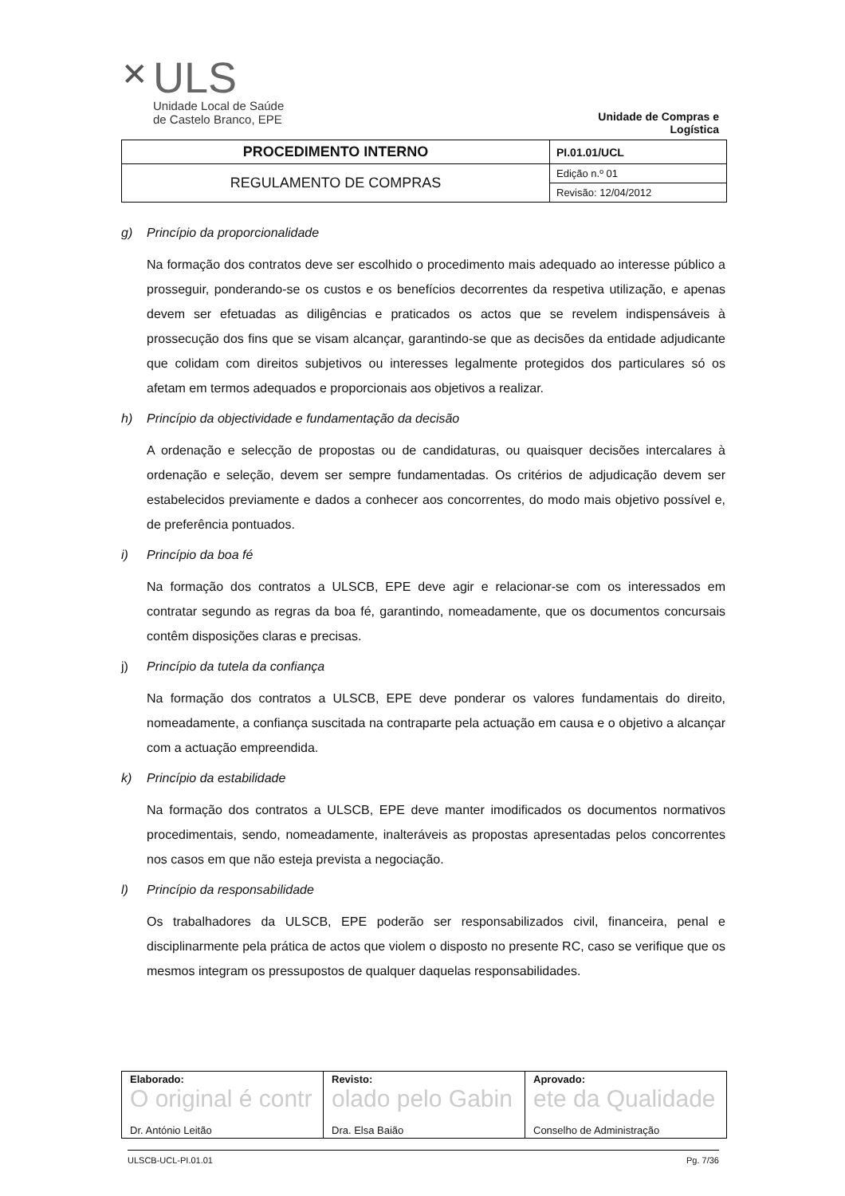✕
ULS
Unidade Local de Saúde
de Castelo Branco, EPE
Unidade de Compras e Logística
| PROCEDIMENTO INTERNO | PI.01.01/UCL |
| REGULAMENTO DE COMPRAS | Edição n.º 01 |
| | Revisão: 12/04/2012 |
g) Princípio da proporcionalidade
Na formação dos contratos deve ser escolhido o procedimento mais adequado ao interesse público a prosseguir, ponderando-se os custos e os benefícios decorrentes da respetiva utilização, e apenas devem ser efetuadas as diligências e praticados os actos que se revelem indispensáveis à prossecução dos fins que se visam alcançar, garantindo-se que as decisões da entidade adjudicante que colidam com direitos subjetivos ou interesses legalmente protegidos dos particulares só os afetam em termos adequados e proporcionais aos objetivos a realizar.
h) Princípio da objectividade e fundamentação da decisão
A ordenação e selecção de propostas ou de candidaturas, ou quaisquer decisões intercalares à ordenação e seleção, devem ser sempre fundamentadas. Os critérios de adjudicação devem ser estabelecidos previamente e dados a conhecer aos concorrentes, do modo mais objetivo possível e, de preferência pontuados.
i) Princípio da boa fé
Na formação dos contratos a ULSCB, EPE deve agir e relacionar-se com os interessados em contratar segundo as regras da boa fé, garantindo, nomeadamente, que os documentos concursais contêm disposições claras e precisas.
j) Princípio da tutela da confiança
Na formação dos contratos a ULSCB, EPE deve ponderar os valores fundamentais do direito, nomeadamente, a confiança suscitada na contraparte pela actuação em causa e o objetivo a alcançar com a actuação empreendida.
k) Princípio da estabilidade
Na formação dos contratos a ULSCB, EPE deve manter imodificados os documentos normativos procedimentais, sendo, nomeadamente, inalteráveis as propostas apresentadas pelos concorrentes nos casos em que não esteja prevista a negociação.
l) Princípio da responsabilidade
Os trabalhadores da ULSCB, EPE poderão ser responsabilizados civil, financeira, penal e disciplinarmente pela prática de actos que violem o disposto no presente RC, caso se verifique que os mesmos integram os pressupostos de qualquer daquelas responsabilidades.
| Elaborado: O original é contr Dr. António Leitão | Revisto: olado pelo Gabin Dra. Elsa Baião | Aprovado: ete da Qualidade Conselho de Administração |
ULSCB-UCL-PI.01.01 Pg. 7/36